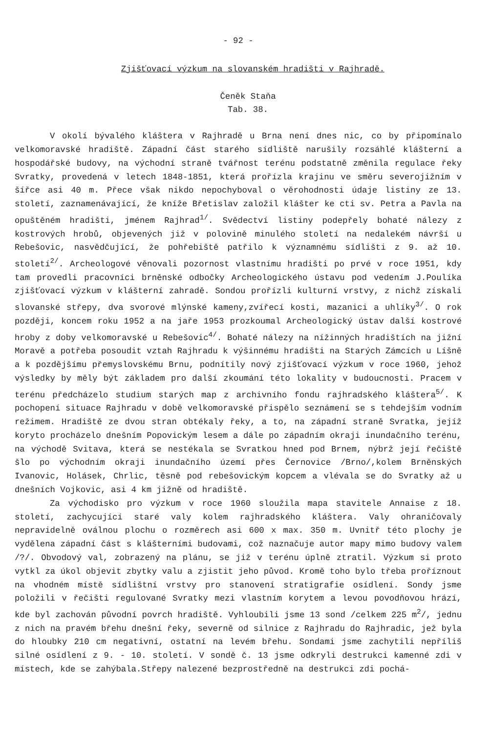- 92 -
Zjišťovací výzkum na slovanském hradišti v Rajhradě.
Čeněk Staňa
Tab. 38.
V okolí bývalého kláštera v Rajhradě u Brna není dnes nic, co by připomínalo velkomoravské hradiště. Západní část starého sídliště narušily rozsáhlé klášterní a hospodářské budovy, na východní straně tvářnost terénu podstatně změnila regulace řeky Svratky, provedená v letech 1848-1851, která prořízla krajinu ve směru severojižním v šířce asi 40 m. Přece však nikdo nepochyboval o věrohodnosti údaje listiny ze 13. století, zaznamenávající, že kníže Břetislav založil klášter ke cti sv. Petra a Pavla na opuštěném hradišti, jménem Rajhrad<sup>1/</sup>. Svědectví listiny podepřely bohaté nálezy z kostrových hrobů, objevených již v polovině minulého století na nedalekém návrší u Rebešovic, nasvědčující, že pohřebiště patřilo k významnému sídlišti z 9. až 10. století<sup>2/</sup>. Archeologové věnovali pozornost vlastnímu hradišti po prvé v roce 1951, kdy tam provedli pracovníci brněnské odbočky Archeologického ústavu pod vedením J.Poulíka zjišťovací výzkum v klášterní zahradě. Sondou prořízli kulturní vrstvy, z nichž získali slovanské střepy, dva svorové mlýnské kameny,zvířecí kosti, mazanici a uhlíky<sup>3/</sup>. O rok později, koncem roku 1952 a na jaře 1953 prozkoumal Archeologický ústav další kostrové hroby z doby velkomoravské u Rebešovic<sup>4/</sup>. Bohaté nálezy na nížinných hradištích na jižní Moravě a potřeba posoudit vztah Rajhradu k výšinnému hradišti na Starých Zámcích u Líšně a k pozdějšímu přemyslovskému Brnu, podnítily nový zjišťovací výzkum v roce 1960, jehož výsledky by měly být základem pro další zkoumání této lokality v budoucnosti. Pracem v terénu předcházelo studium starých map z archivního fondu rajhradského kláštera<sup>5/</sup>. K pochopení situace Rajhradu v době velkomoravské přispělo seznámení se s tehdejším vodním režimem. Hradiště ze dvou stran obtékaly řeky, a to, na západní straně Svratka, jejíž koryto procházelo dnešním Popovickým lesem a dále po západním okraji inundačního terénu, na východě Svitava, která se nestékala se Svratkou hned pod Brnem, nýbrž její řečiště šlo po východním okraji inundačního území přes Černovice /Brno/,kolem Brněnských Ivanovic, Holásek, Chrlic, těsně pod rebešovickým kopcem a vlévala se do Svratky až u dnešních Vojkovic, asi 4 km jižně od hradiště.
Za východisko pro výzkum v roce 1960 sloužila mapa stavitele Annaise z 18. století, zachycující staré valy kolem rajhradského kláštera. Valy ohraničovaly nepravidelně oválnou plochu o rozměrech asi 600 x max. 350 m. Uvnitř této plochy je vydělena západní část s klášterními budovami, což naznačuje autor mapy mimo budovy valem /?/. Obvodový val, zobrazený na plánu, se již v terénu úplně ztratil. Výzkum si proto vytkl za úkol objevit zbytky valu a zjistit jeho původ. Kromě toho bylo třeba proříznout na vhodném místě sídlištní vrstvy pro stanovení stratigrafie osídlení. Sondy jsme položili v řečišti regulované Svratky mezi vlastním korytem a levou povodňovou hrází, kde byl zachován původní povrch hradiště. Vyhloubili jsme 13 sond /celkem 225 m<sup>2</sup>/, jednu z nich na pravém břehu dnešní řeky, severně od silnice z Rajhradu do Rajhradic, jež byla do hloubky 210 cm negativní, ostatní na levém břehu. Sondami jsme zachytili nepříliš silné osídlení z 9. - 10. století. V sondě č. 13 jsme odkryli destrukci kamenné zdi v místech, kde se zahýbala.Střepy nalezené bezprostředně na destrukci zdi pochá-